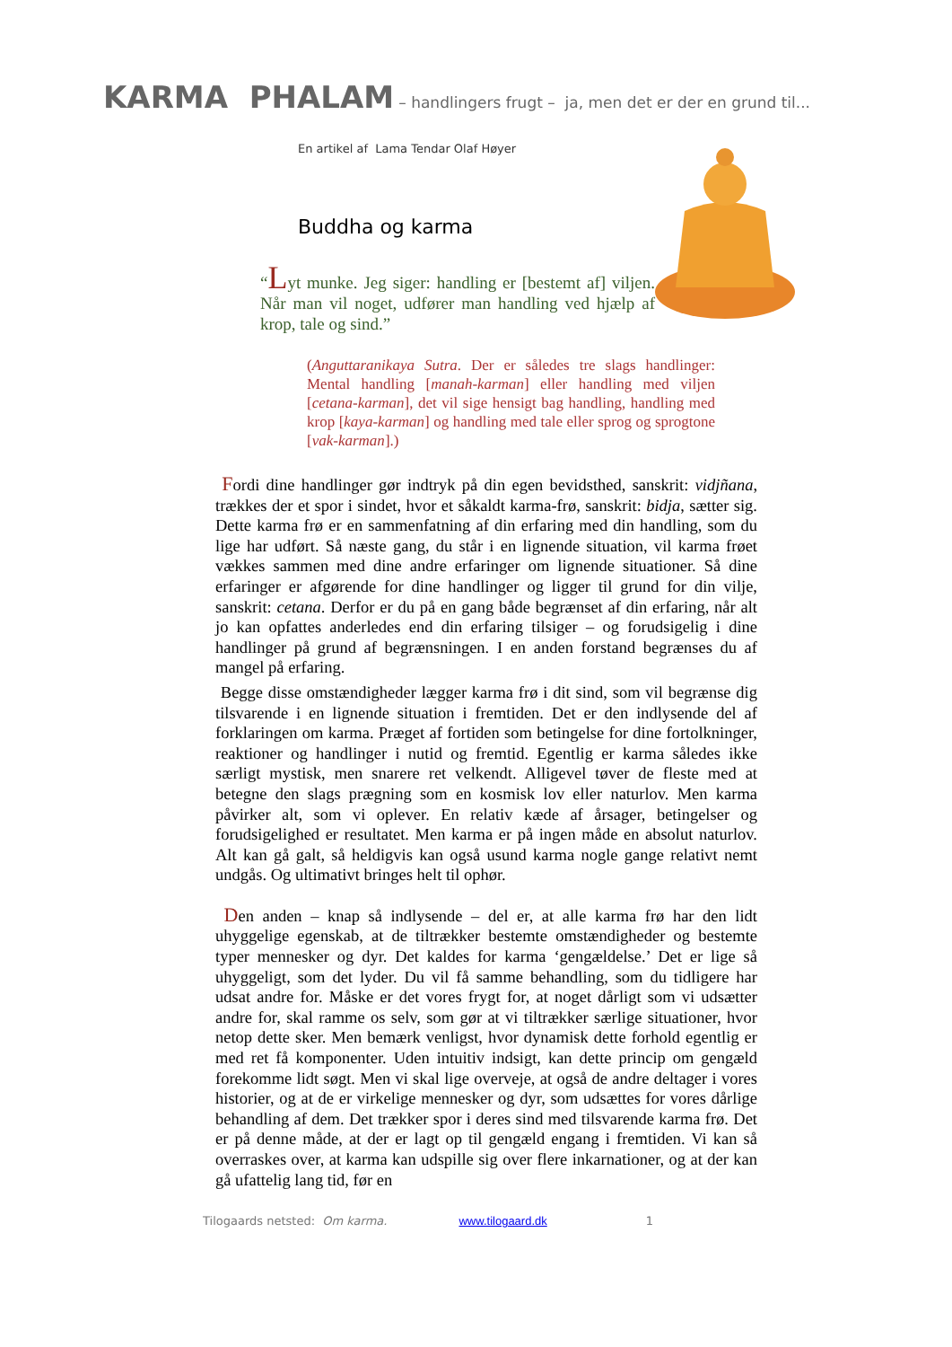KARMA PHALAM – handlingers frugt – ja, men det er der en grund til...
En artikel af Lama Tendar Olaf Høyer
Buddha og karma
“Lyt munke. Jeg siger: handling er [bestemt af] viljen. Når man vil noget, udfører man handling ved hjælp af krop, tale og sind.”
(Anguttaranikaya Sutra. Der er således tre slags handlinger: Mental handling [manah-karman] eller handling med viljen [cetana-karman], det vil sige hensigt bag handling, handling med krop [kaya-karman] og handling med tale eller sprog og sprogtone [vak-karman].)
Fordi dine handlinger gør indtryk på din egen bevidsthed, sanskrit: vidjñana, trækkes der et spor i sindet, hvor et såkaldt karma-frø, sanskrit: bidja, sætter sig. Dette karma frø er en sammenfatning af din erfaring med din handling, som du lige har udført. Så næste gang, du står i en lignende situation, vil karma frøet vækkes sammen med dine andre erfaringer om lignende situationer. Så dine erfaringer er afgørende for dine handlinger og ligger til grund for din vilje, sanskrit: cetana. Derfor er du på en gang både begrænset af din erfaring, når alt jo kan opfattes anderledes end din erfaring tilsiger – og forudsigelig i dine handlinger på grund af begrænsningen. I en anden forstand begrænses du af mangel på erfaring.
Begge disse omstændigheder lægger karma frø i dit sind, som vil begrænse dig tilsvarende i en lignende situation i fremtiden. Det er den indlysende del af forklaringen om karma. Præget af fortiden som betingelse for dine fortolkninger, reaktioner og handlinger i nutid og fremtid. Egentlig er karma således ikke særligt mystisk, men snarere ret velkendt. Alligevel tøver de fleste med at betegne den slags prægning som en kosmisk lov eller naturlov. Men karma påvirker alt, som vi oplever. En relativ kæde af årsager, betingelser og forudsigelighed er resultatet. Men karma er på ingen måde en absolut naturlov. Alt kan gå galt, så heldigvis kan også usund karma nogle gange relativt nemt undgås. Og ultimativt bringes helt til ophør.
Den anden – knap så indlysende – del er, at alle karma frø har den lidt uhyggelige egenskab, at de tiltrækker bestemte omstændigheder og bestemte typer mennesker og dyr. Det kaldes for karma ‘gengældelse.’ Det er lige så uhyggeligt, som det lyder. Du vil få samme behandling, som du tidligere har udsat andre for. Måske er det vores frygt for, at noget dårligt som vi udsætter andre for, skal ramme os selv, som gør at vi tiltrækker særlige situationer, hvor netop dette sker. Men bemærk venligst, hvor dynamisk dette forhold egentlig er med ret få komponenter. Uden intuitiv indsigt, kan dette princip om gengæld forekomme lidt søgt. Men vi skal lige overveje, at også de andre deltager i vores historier, og at de er virkelige mennesker og dyr, som udsættes for vores dårlige behandling af dem. Det trækker spor i deres sind med tilsvarende karma frø. Det er på denne måde, at der er lagt op til gengæld engang i fremtiden. Vi kan så overraskes over, at karma kan udspille sig over flere inkarnationer, og at der kan gå ufattelig lang tid, før en
Tilogaards netsted: Om karma. www.tilogaard.dk 1